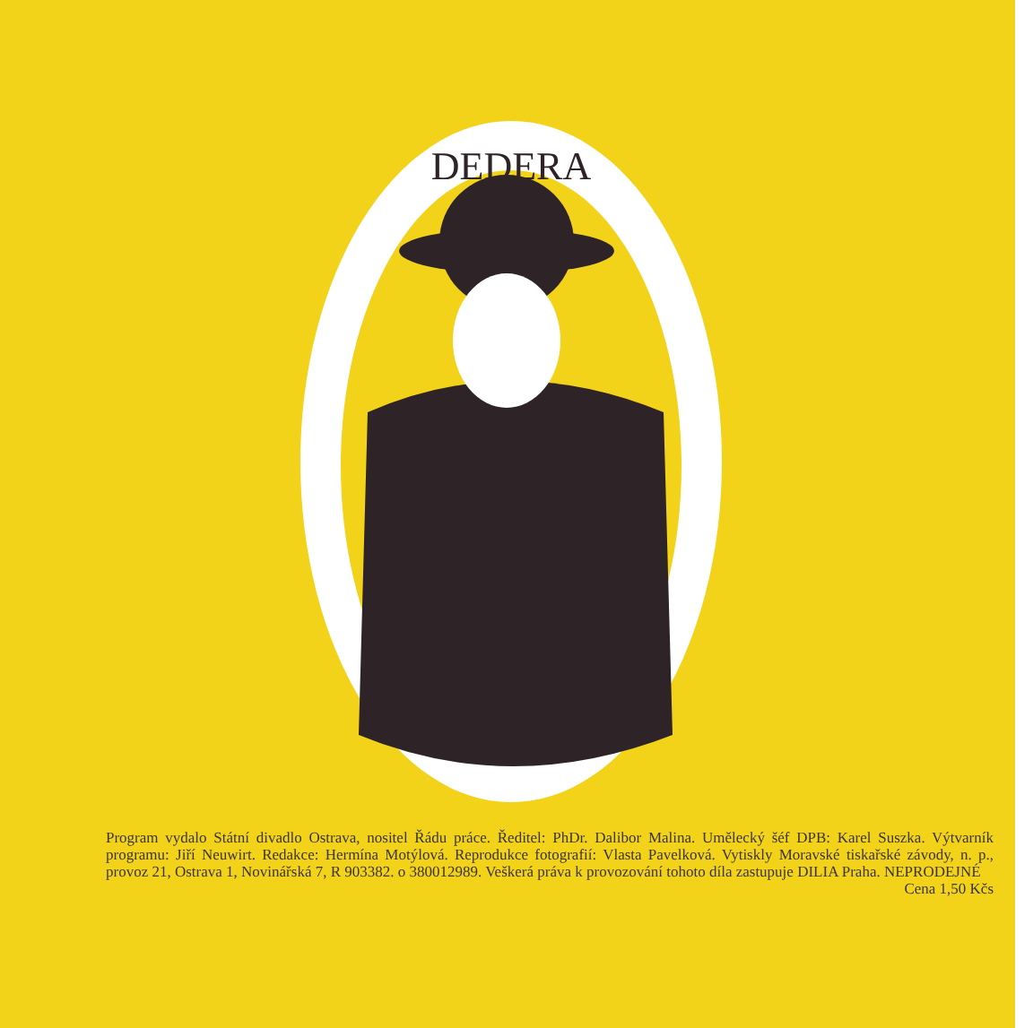DEDERA
Program vydalo Státní divadlo Ostrava, nositel Řádu práce. Ředitel: PhDr. Dalibor Malina. Umělecký šéf DPB: Karel Suszka. Výtvarník programu: Jiří Neuwirt. Redakce: Hermína Motýlová. Reprodukce fotografií: Vlasta Pavelková. Vytiskly Moravské tiskařské závody, n. p., provoz 21, Ostrava 1, Novinářská 7, R 903382. o 380012989. Veškerá práva k provozování tohoto díla zastupuje DILIA Praha. NEPRODEJNÉ Cena 1,50 Kčs